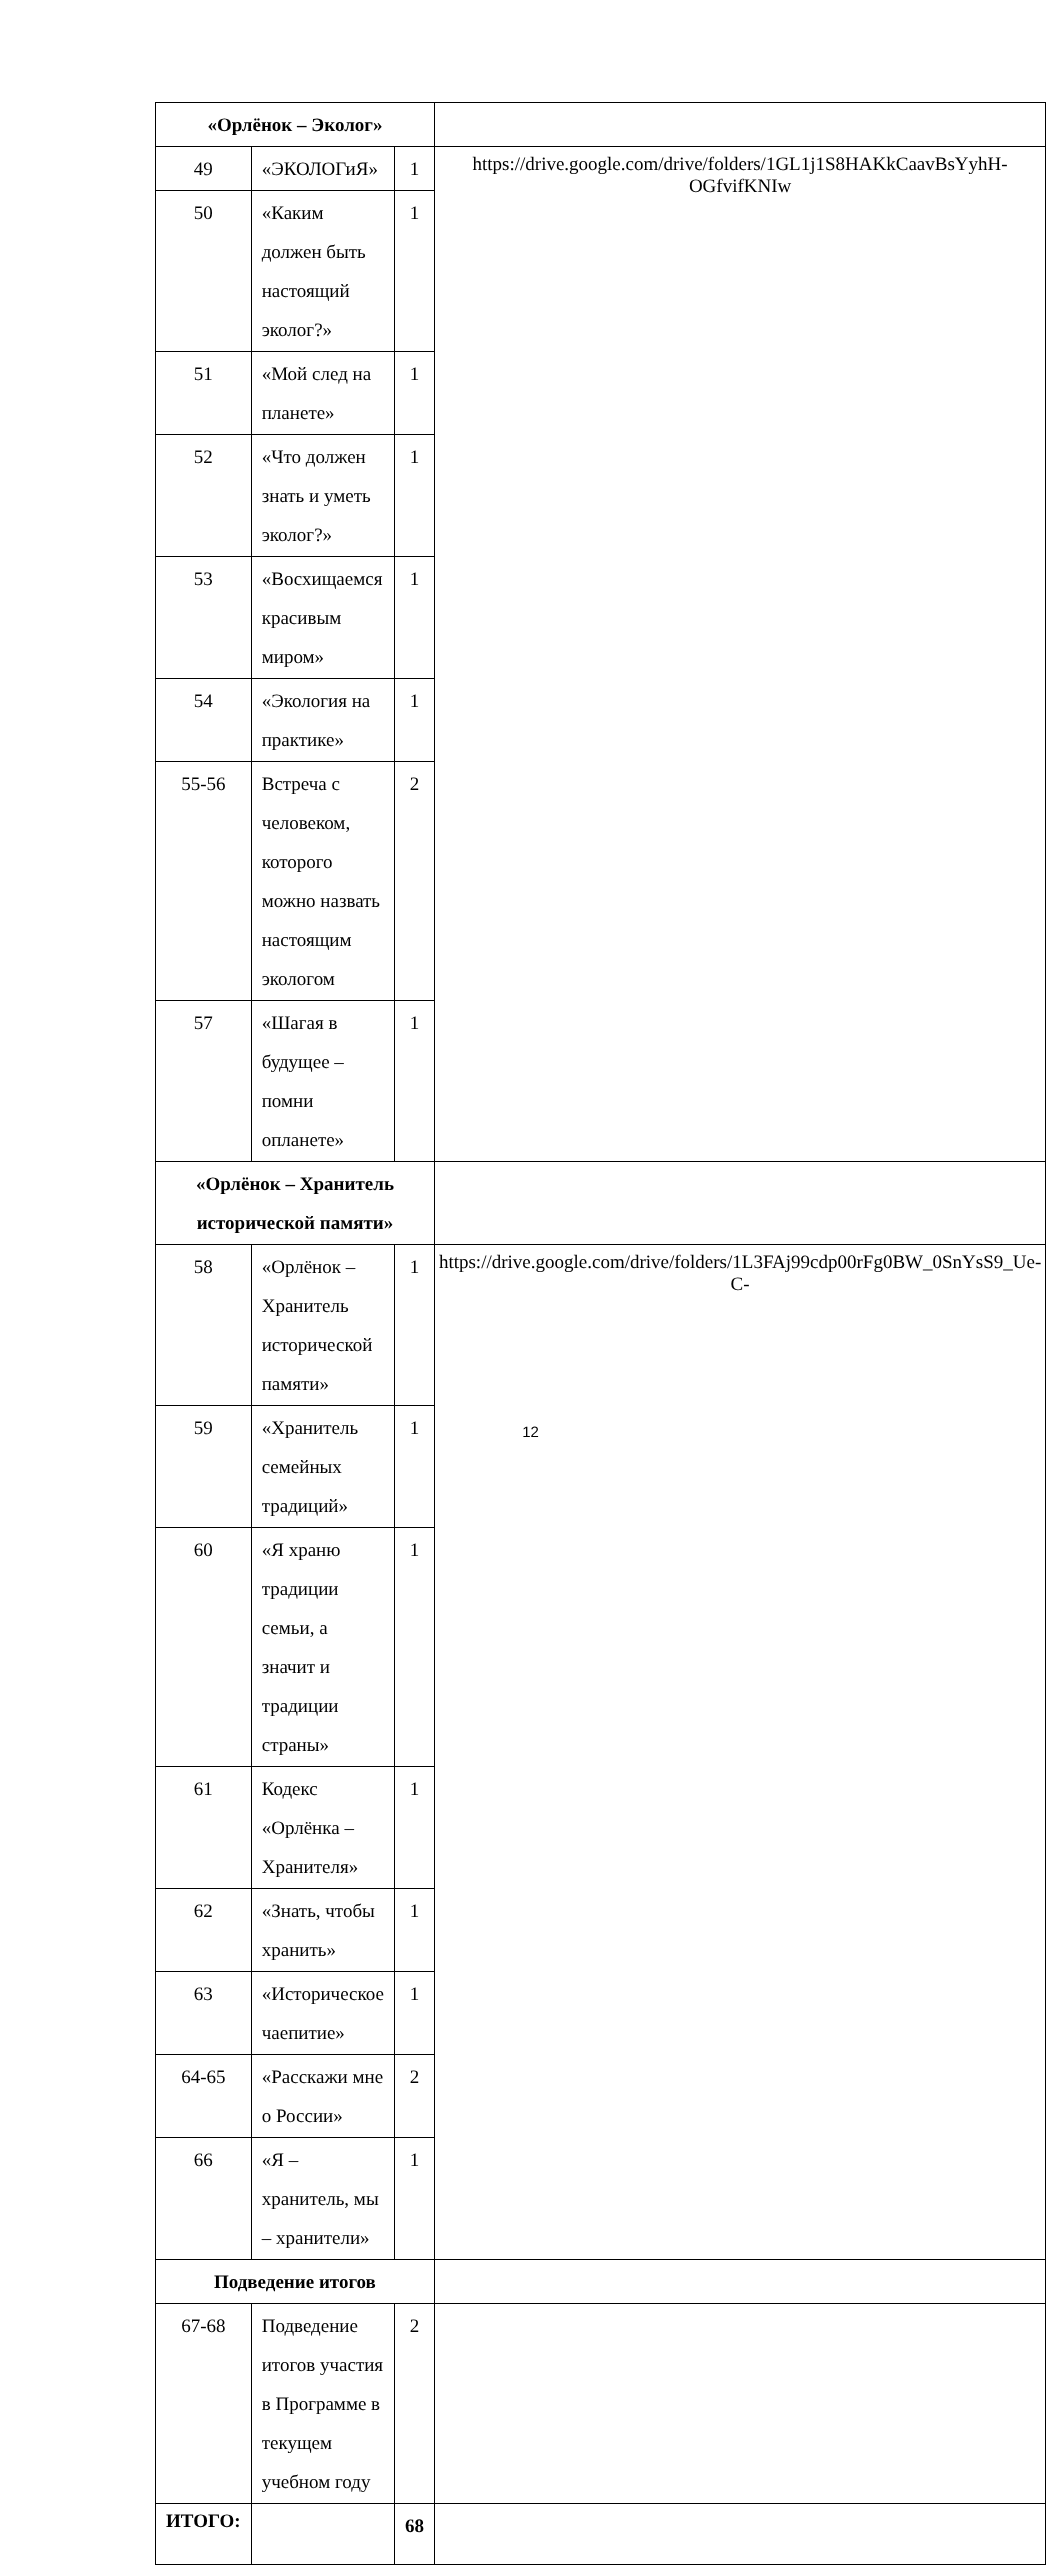| «Орлёнок – Эколог» | | | |
| 49 | «ЭКОЛОГиЯ» | 1 | https://drive.google.com/drive/folders/1GL1j1S8HAKkCaavBsYyhH-OGfvifKNIw |
| 50 | «Каким должен быть настоящий эколог?» | 1 | |
| 51 | «Мой след на планете» | 1 | |
| 52 | «Что должен знать и уметь эколог?» | 1 | |
| 53 | «Восхищаемся красивым миром» | 1 | |
| 54 | «Экология на практике» | 1 | |
| 55-56 | Встреча с человеком, которого можно назвать настоящим экологом | 2 | |
| 57 | «Шагая в будущее – помни опланете» | 1 | |
| «Орлёнок – Хранитель исторической памяти» | | | |
| 58 | «Орлёнок – Хранитель исторической памяти» | 1 | https://drive.google.com/drive/folders/1L3FAj99cdp00rFg0BW_0SnYsS9_Ue-C- |
| 59 | «Хранитель семейных традиций» | 1 | |
| 60 | «Я храню традиции семьи, а значит и традиции страны» | 1 | |
| 61 | Кодекс «Орлёнка – Хранителя» | 1 | |
| 62 | «Знать, чтобы хранить» | 1 | |
| 63 | «Историческое чаепитие» | 1 | |
| 64-65 | «Расскажи мне о России» | 2 | |
| 66 | «Я – хранитель, мы – хранители» | 1 | |
| Подведение итогов | | | |
| 67-68 | Подведение итогов участия в Программе в текущем учебном году | 2 | |
| ИТОГО: | | 68 | |
12